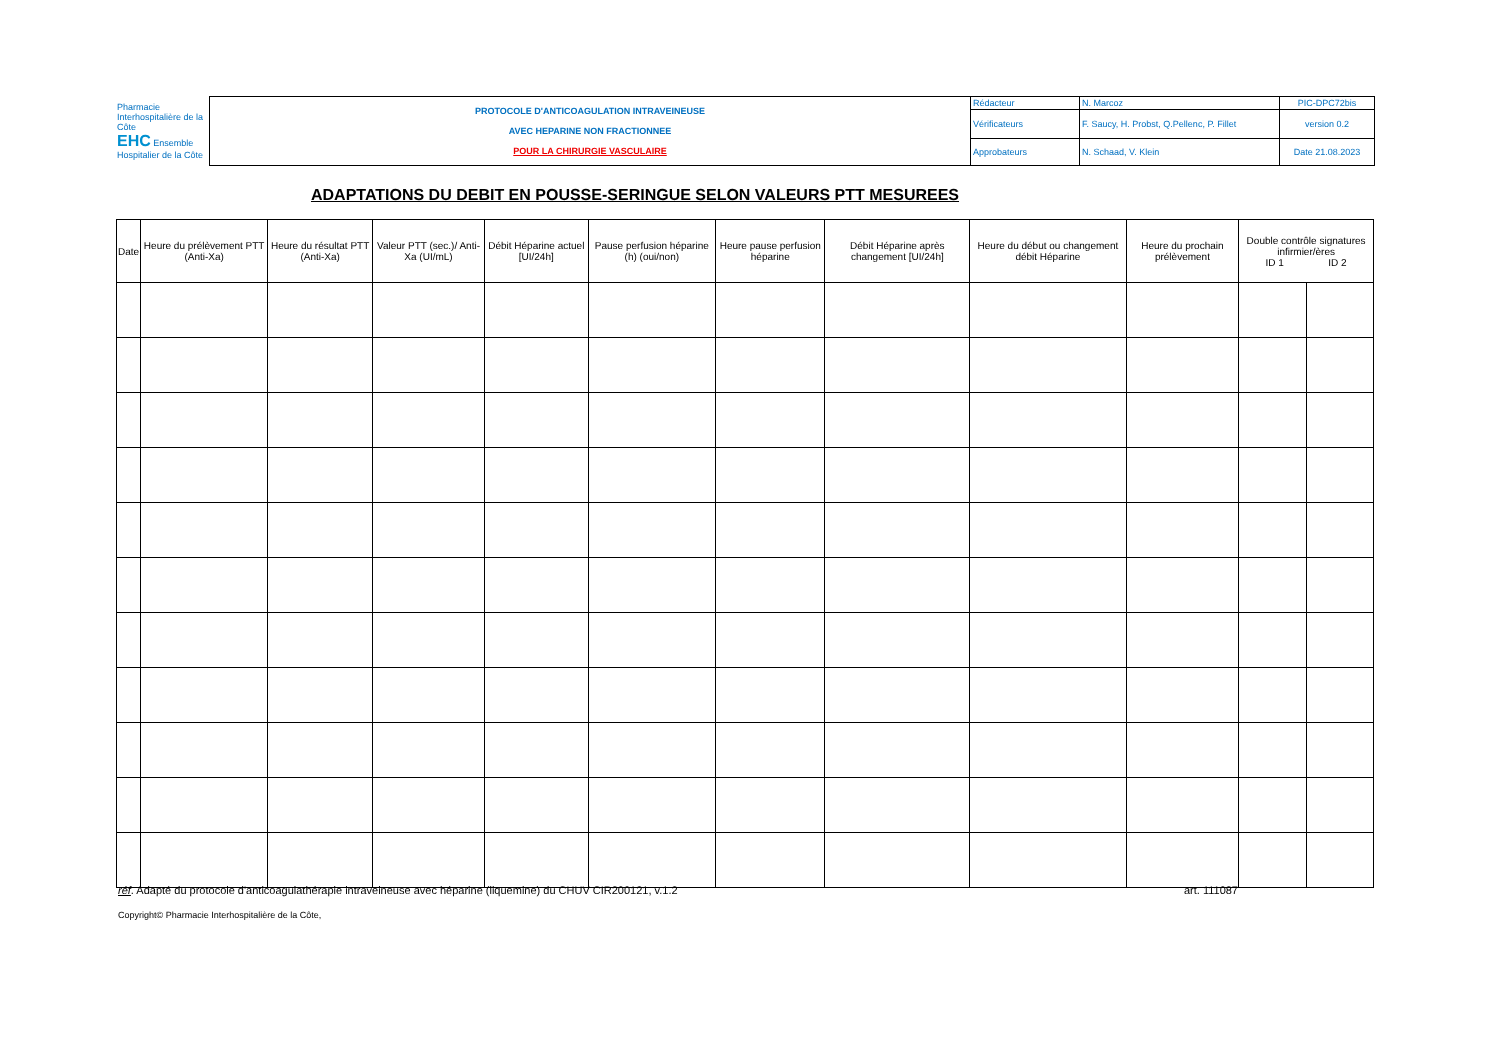| Pharmacie Interhospitalière de la Côte EHC Ensemble Hospitalier de la Côte | PROTOCOLE D'ANTICOAGULATION INTRAVEINEUSE AVEC HEPARINE NON FRACTIONNEE POUR LA CHIRURGIE VASCULAIRE | Rédacteur | N. Marcoz | PIC-DPC72bis |
| | | Vérificateurs | F. Saucy, H. Probst, Q.Pellenc, P. Fillet | version 0.2 |
| | | Approbateurs | N. Schaad, V. Klein | Date 21.08.2023 |
ADAPTATIONS DU DEBIT EN POUSSE-SERINGUE SELON VALEURS PTT MESUREES
| Date | Heure du prélèvement PTT (Anti-Xa) | Heure du résultat PTT (Anti-Xa) | Valeur PTT (sec.)/ Anti-Xa (UI/mL) | Débit Héparine actuel [UI/24h] | Pause perfusion héparine (h) (oui/non) | Heure pause perfusion héparine | Débit Héparine après changement [UI/24h] | Heure du début ou changement débit Héparine | Heure du prochain prélèvement | Double contrôle signatures infirmier/ères ID 1 ID 2 | |
| --- | --- | --- | --- | --- | --- | --- | --- | --- | --- | --- | --- |
réf. Adapté du protocole d'anticoagulathérapie intraveineuse avec héparine (liquemine) du CHUV CIR200121, v.1.2 art. 111087
Copyright© Pharmacie Interhospitalière de la Côte,